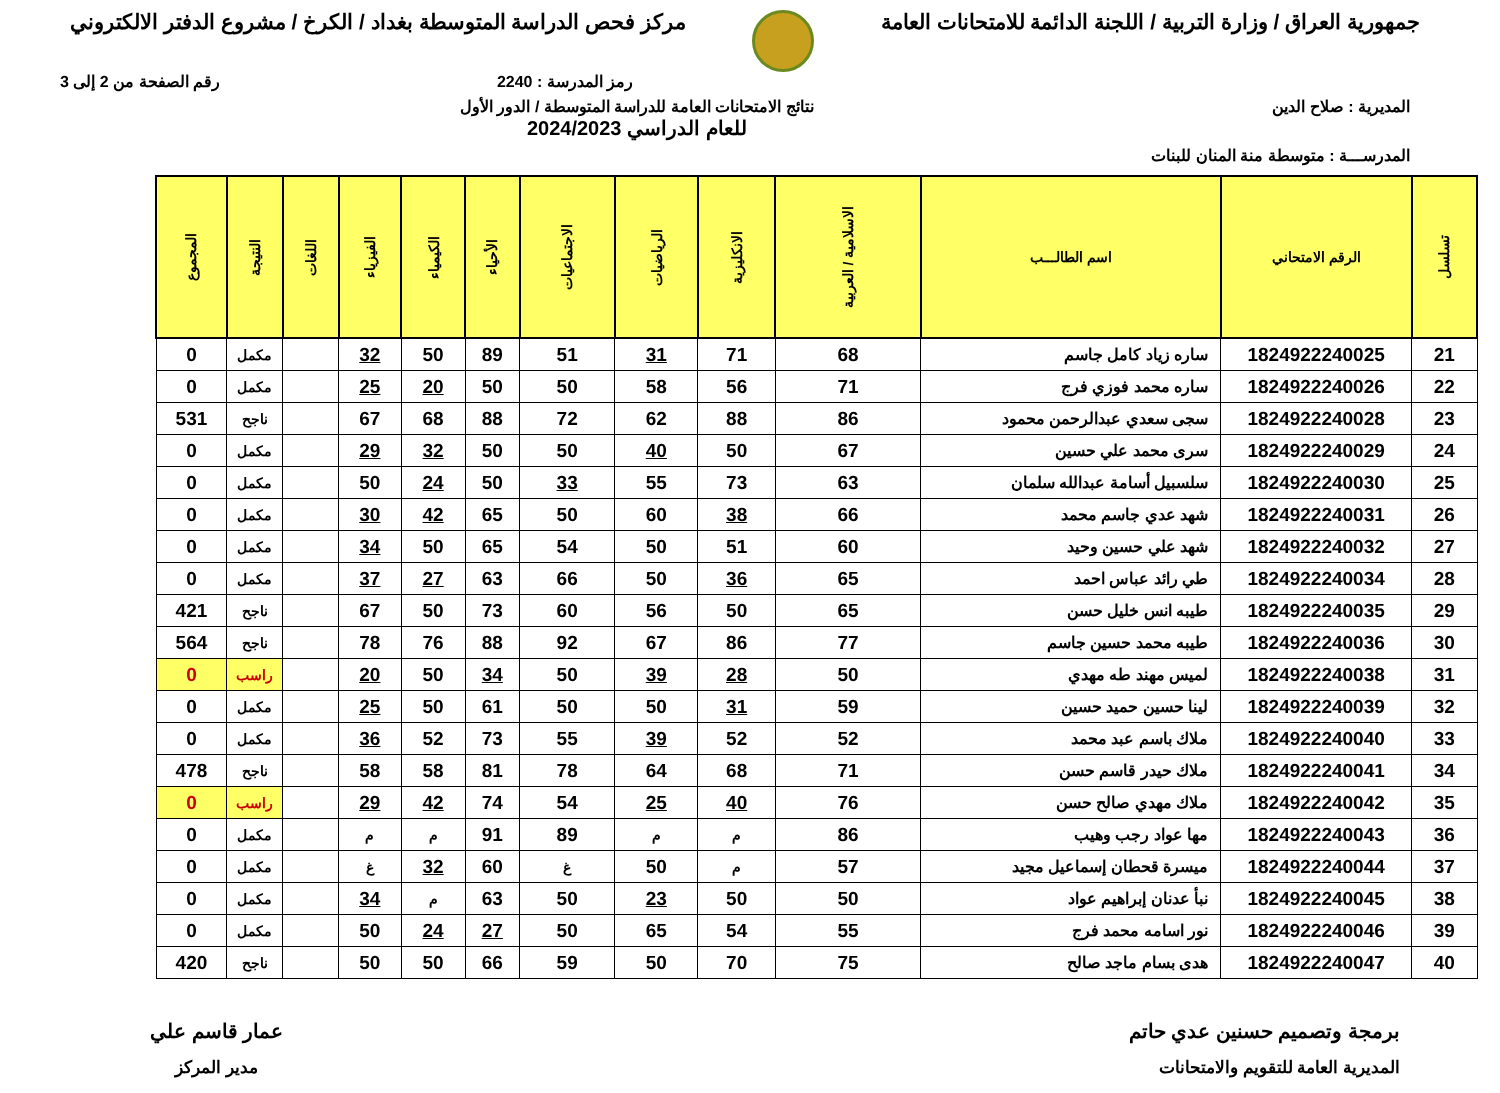جمهورية العراق / وزارة التربية / اللجنة الدائمة للامتحانات العامة
مركز فحص الدراسة المتوسطة بغداد / الكرخ / مشروع الدفتر الالكتروني
رمز المدرسة : 2240 رقم الصفحة من 2 إلى 3
المديرية : صلاح الدين نتائج الامتحانات العامة للدراسة المتوسطة / الدور الأول
للعام الدراسي 2024/2023
المدرســـة : متوسطة منة المنان للبنات
| تسلسل | الرقم الامتحاني | اسم الطالـــب | الاسلامية / العربية | الانكليزية | الرياضيات | الاجتماعيات | الأحياء | الكيمياء | الفيزياء | اللغات | النتيجة | المجموع |
| --- | --- | --- | --- | --- | --- | --- | --- | --- | --- | --- | --- | --- |
| 21 | 1824922240025 | ساره زياد كامل جاسم | 68 | 71 | 31 | 51 | 89 | 50 | 32 | | مكمل | 0 |
| 22 | 1824922240026 | ساره محمد فوزي فرج | 71 | 56 | 58 | 50 | 50 | 20 | 25 | | مكمل | 0 |
| 23 | 1824922240028 | سجى سعدي عبدالرحمن محمود | 86 | 88 | 62 | 72 | 88 | 68 | 67 | | ناجح | 531 |
| 24 | 1824922240029 | سرى محمد علي حسين | 67 | 50 | 40 | 50 | 50 | 32 | 29 | | مكمل | 0 |
| 25 | 1824922240030 | سلسبيل أسامة عبدالله سلمان | 63 | 73 | 55 | 33 | 50 | 24 | 50 | | مكمل | 0 |
| 26 | 1824922240031 | شهد عدي جاسم محمد | 66 | 38 | 60 | 50 | 65 | 42 | 30 | | مكمل | 0 |
| 27 | 1824922240032 | شهد علي حسين وحيد | 60 | 51 | 50 | 54 | 65 | 50 | 34 | | مكمل | 0 |
| 28 | 1824922240034 | طي رائد عباس احمد | 65 | 36 | 50 | 66 | 63 | 27 | 37 | | مكمل | 0 |
| 29 | 1824922240035 | طيبه انس خليل حسن | 65 | 50 | 56 | 60 | 73 | 50 | 67 | | ناجح | 421 |
| 30 | 1824922240036 | طيبه محمد حسين جاسم | 77 | 86 | 67 | 92 | 88 | 76 | 78 | | ناجح | 564 |
| 31 | 1824922240038 | لميس مهند طه مهدي | 50 | 28 | 39 | 50 | 34 | 50 | 20 | | راسب | 0 |
| 32 | 1824922240039 | لينا حسين حميد حسين | 59 | 31 | 50 | 50 | 61 | 50 | 25 | | مكمل | 0 |
| 33 | 1824922240040 | ملاك باسم عبد محمد | 52 | 52 | 39 | 55 | 73 | 52 | 36 | | مكمل | 0 |
| 34 | 1824922240041 | ملاك حيدر قاسم حسن | 71 | 68 | 64 | 78 | 81 | 58 | 58 | | ناجح | 478 |
| 35 | 1824922240042 | ملاك مهدي صالح حسن | 76 | 40 | 25 | 54 | 74 | 42 | 29 | | راسب | 0 |
| 36 | 1824922240043 | مها عواد رجب وهيب | 86 | م | م | 89 | 91 | م | م | | مكمل | 0 |
| 37 | 1824922240044 | ميسرة قحطان إسماعيل مجيد | 57 | م | 50 | غ | 60 | 32 | غ | | مكمل | 0 |
| 38 | 1824922240045 | نبأ عدنان إبراهيم عواد | 50 | 50 | 23 | 50 | 63 | م | 34 | | مكمل | 0 |
| 39 | 1824922240046 | نور اسامه محمد فرج | 55 | 54 | 65 | 50 | 27 | 24 | 50 | | مكمل | 0 |
| 40 | 1824922240047 | هدى بسام ماجد صالح | 75 | 70 | 50 | 59 | 66 | 50 | 50 | | ناجح | 420 |
برمجة وتصميم حسنين عدي حاتم
المديرية العامة للتقويم والامتحانات
عمار قاسم علي
مدير المركز